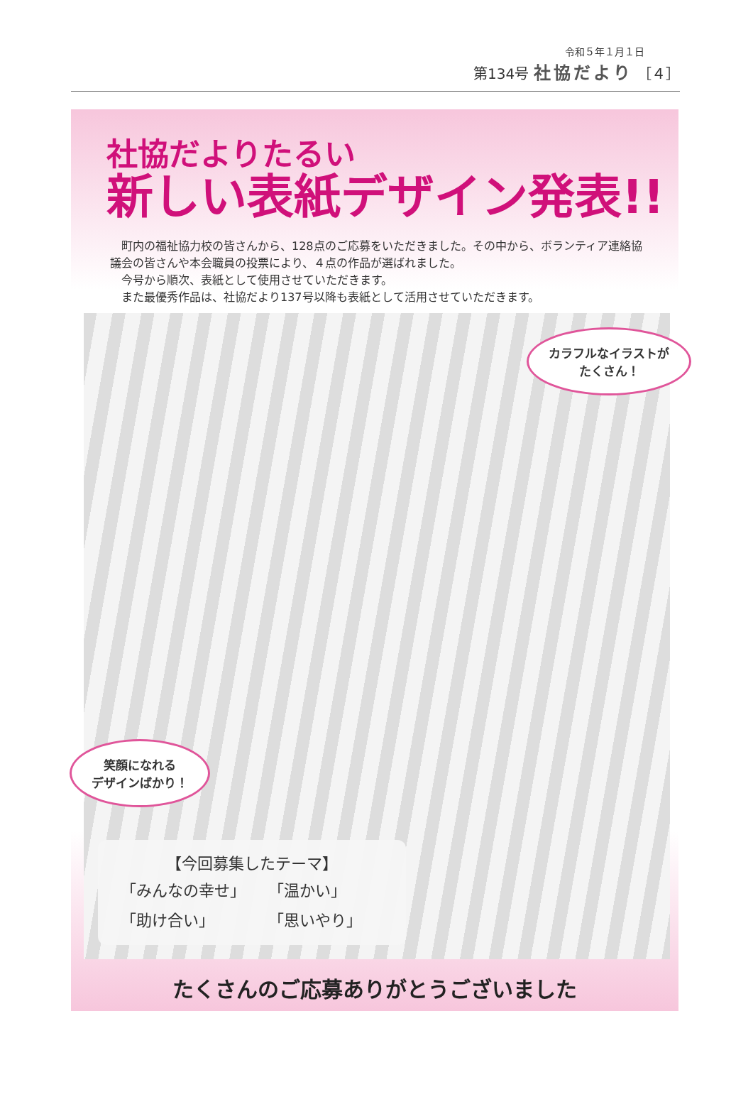令和５年１月１日
第134号 社協だより ［４］
社協だよりたるい
新しい表紙デザイン発表!!
　町内の福祉協力校の皆さんから、128点のご応募をいただきました。その中から、ボランティア連絡協議会の皆さんや本会職員の投票により、４点の作品が選ばれました。
　今号から順次、表紙として使用させていただきます。
　また最優秀作品は、社協だより137号以降も表紙として活用させていただきます。
カラフルなイラストが
たくさん！
笑顔になれる
デザインばかり！
【今回募集したテーマ】
| 「みんなの幸せ」 | 「温かい」 |
| 「助け合い」 | 「思いやり」 |
たくさんのご応募ありがとうございました